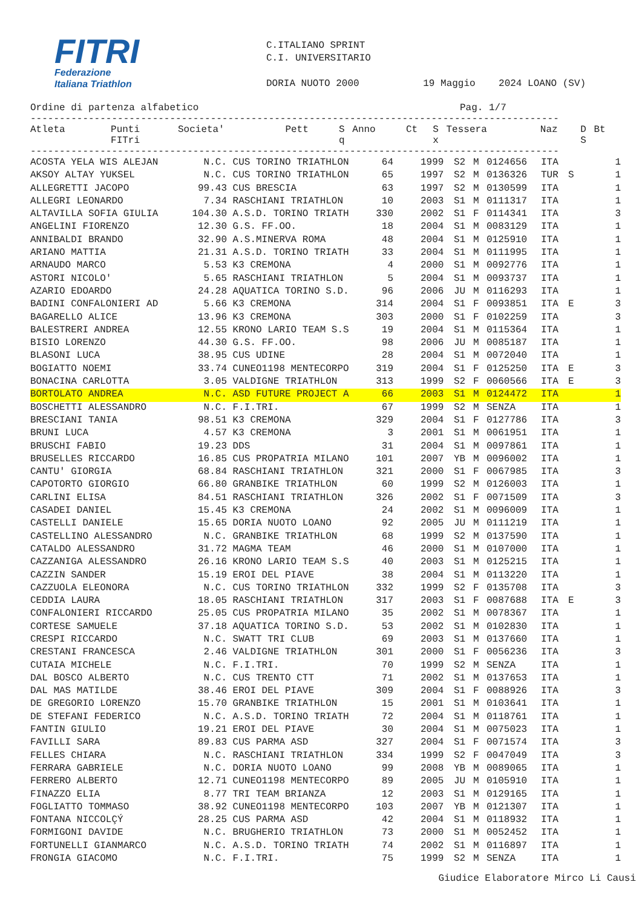FITRI
Federazione
Italiana Triathlon
C.ITALIANO SPRINT
C.I. UNIVERSITARIO
DORIA NUOTO 2000 19 Maggio 2024 LOANO (SV)
Ordine di partenza alfabetico Pag. 1/7
-------------------------------------------------------------------------------------------
| Atleta | Punti FITri | Societa' | Pett | S q | Anno | Ct | S x | Tessera | Naz | D S | Bt |
| --- | --- | --- | --- | --- | --- | --- | --- | --- | --- | --- | --- |
-------------------------------------------------------------------------------------------
| ACOSTA YELA WIS ALEJAN | N.C. | CUS TORINO TRIATHLON | 64 | | 1999 | S2 | M | 0124656 | ITA | | 1 |
| AKSOY ALTAY YUKSEL | N.C. | CUS TORINO TRIATHLON | 65 | | 1997 | S2 | M | 0136326 | TUR | S | 1 |
| ALLEGRETTI JACOPO | 99.43 | CUS BRESCIA | 63 | | 1997 | S2 | M | 0130599 | ITA | | 1 |
| ALLEGRI LEONARDO | 7.34 | RASCHIANI TRIATHLON | 10 | | 2003 | S1 | M | 0111317 | ITA | | 1 |
| ALTAVILLA SOFIA GIULIA | 104.30 | A.S.D. TORINO TRIATH | 330 | | 2002 | S1 | F | 0114341 | ITA | | 3 |
| ANGELINI FIORENZO | 12.30 | G.S. FF.OO. | 18 | | 2004 | S1 | M | 0083129 | ITA | | 1 |
| ANNIBALDI BRANDO | 32.90 | A.S.MINERVA ROMA | 48 | | 2004 | S1 | M | 0125910 | ITA | | 1 |
| ARIANO MATTIA | 21.31 | A.S.D. TORINO TRIATH | 33 | | 2004 | S1 | M | 0111995 | ITA | | 1 |
| ARNAUDO MARCO | 5.53 | K3 CREMONA | 4 | | 2000 | S1 | M | 0092776 | ITA | | 1 |
| ASTORI NICOLO' | 5.65 | RASCHIANI TRIATHLON | 5 | | 2004 | S1 | M | 0093737 | ITA | | 1 |
| AZARIO EDOARDO | 24.28 | AQUATICA TORINO S.D. | 96 | | 2006 | JU | M | 0116293 | ITA | | 1 |
| BADINI CONFALONIERI AD | 5.66 | K3 CREMONA | 314 | | 2004 | S1 | F | 0093851 | ITA | E | 3 |
| BAGARELLO ALICE | 13.96 | K3 CREMONA | 303 | | 2000 | S1 | F | 0102259 | ITA | | 3 |
| BALESTRERI ANDREA | 12.55 | KRONO LARIO TEAM S.S | 19 | | 2004 | S1 | M | 0115364 | ITA | | 1 |
| BISIO LORENZO | 44.30 | G.S. FF.OO. | 98 | | 2006 | JU | M | 0085187 | ITA | | 1 |
| BLASONI LUCA | 38.95 | CUS UDINE | 28 | | 2004 | S1 | M | 0072040 | ITA | | 1 |
| BOGIATTO NOEMI | 33.74 | CUNEO1198 MENTECORPO | 319 | | 2004 | S1 | F | 0125250 | ITA | E | 3 |
| BONACINA CARLOTTA | 3.05 | VALDIGNE TRIATHLON | 313 | | 1999 | S2 | F | 0060566 | ITA | E | 3 |
| BORTOLATO ANDREA | N.C. | ASD FUTURE PROJECT A | 66 | | 2003 | S1 | M | 0124472 | ITA | | 1 |
| BOSCHETTI ALESSANDRO | N.C. | F.I.TRI. | 67 | | 1999 | S2 | M | SENZA | ITA | | 1 |
| BRESCIANI TANIA | 98.51 | K3 CREMONA | 329 | | 2004 | S1 | F | 0127786 | ITA | | 3 |
| BRUNI LUCA | 4.57 | K3 CREMONA | 3 | | 2001 | S1 | M | 0061951 | ITA | | 1 |
| BRUSCHI FABIO | 19.23 | DDS | 31 | | 2004 | S1 | M | 0097861 | ITA | | 1 |
| BRUSELLES RICCARDO | 16.85 | CUS PROPATRIA MILANO | 101 | | 2007 | YB | M | 0096002 | ITA | | 1 |
| CANTU' GIORGIA | 68.84 | RASCHIANI TRIATHLON | 321 | | 2000 | S1 | F | 0067985 | ITA | | 3 |
| CAPOTORTO GIORGIO | 66.80 | GRANBIKE TRIATHLON | 60 | | 1999 | S2 | M | 0126003 | ITA | | 1 |
| CARLINI ELISA | 84.51 | RASCHIANI TRIATHLON | 326 | | 2002 | S1 | F | 0071509 | ITA | | 3 |
| CASADEI DANIEL | 15.45 | K3 CREMONA | 24 | | 2002 | S1 | M | 0096009 | ITA | | 1 |
| CASTELLI DANIELE | 15.65 | DORIA NUOTO LOANO | 92 | | 2005 | JU | M | 0111219 | ITA | | 1 |
| CASTELLINO ALESSANDRO | N.C. | GRANBIKE TRIATHLON | 68 | | 1999 | S2 | M | 0137590 | ITA | | 1 |
| CATALDO ALESSANDRO | 31.72 | MAGMA TEAM | 46 | | 2000 | S1 | M | 0107000 | ITA | | 1 |
| CAZZANIGA ALESSANDRO | 26.16 | KRONO LARIO TEAM S.S | 40 | | 2003 | S1 | M | 0125215 | ITA | | 1 |
| CAZZIN SANDER | 15.19 | EROI DEL PIAVE | 38 | | 2004 | S1 | M | 0113220 | ITA | | 1 |
| CAZZUOLA ELEONORA | N.C. | CUS TORINO TRIATHLON | 332 | | 1999 | S2 | F | 0135708 | ITA | | 3 |
| CEDDIA LAURA | 18.05 | RASCHIANI TRIATHLON | 317 | | 2003 | S1 | F | 0087688 | ITA | E | 3 |
| CONFALONIERI RICCARDO | 25.05 | CUS PROPATRIA MILANO | 35 | | 2002 | S1 | M | 0078367 | ITA | | 1 |
| CORTESE SAMUELE | 37.18 | AQUATICA TORINO S.D. | 53 | | 2002 | S1 | M | 0102830 | ITA | | 1 |
| CRESPI RICCARDO | N.C. | SWATT TRI CLUB | 69 | | 2003 | S1 | M | 0137660 | ITA | | 1 |
| CRESTANI FRANCESCA | 2.46 | VALDIGNE TRIATHLON | 301 | | 2000 | S1 | F | 0056236 | ITA | | 3 |
| CUTAIA MICHELE | N.C. | F.I.TRI. | 70 | | 1999 | S2 | M | SENZA | ITA | | 1 |
| DAL BOSCO ALBERTO | N.C. | CUS TRENTO CTT | 71 | | 2002 | S1 | M | 0137653 | ITA | | 1 |
| DAL MAS MATILDE | 38.46 | EROI DEL PIAVE | 309 | | 2004 | S1 | F | 0088926 | ITA | | 3 |
| DE GREGORIO LORENZO | 15.70 | GRANBIKE TRIATHLON | 15 | | 2001 | S1 | M | 0103641 | ITA | | 1 |
| DE STEFANI FEDERICO | N.C. | A.S.D. TORINO TRIATH | 72 | | 2004 | S1 | M | 0118761 | ITA | | 1 |
| FANTIN GIULIO | 19.21 | EROI DEL PIAVE | 30 | | 2004 | S1 | M | 0075023 | ITA | | 1 |
| FAVILLI SARA | 89.83 | CUS PARMA ASD | 327 | | 2004 | S1 | F | 0071574 | ITA | | 3 |
| FELLES CHIARA | N.C. | RASCHIANI TRIATHLON | 334 | | 1999 | S2 | F | 0047049 | ITA | | 3 |
| FERRARA GABRIELE | N.C. | DORIA NUOTO LOANO | 99 | | 2008 | YB | M | 0089065 | ITA | | 1 |
| FERRERO ALBERTO | 12.71 | CUNEO1198 MENTECORPO | 89 | | 2005 | JU | M | 0105910 | ITA | | 1 |
| FINAZZO ELIA | 8.77 | TRI TEAM BRIANZA | 12 | | 2003 | S1 | M | 0129165 | ITA | | 1 |
| FOGLIATTO TOMMASO | 38.92 | CUNEO1198 MENTECORPO | 103 | | 2007 | YB | M | 0121307 | ITA | | 1 |
| FONTANA NICCOLÇÝ | 28.25 | CUS PARMA ASD | 42 | | 2004 | S1 | M | 0118932 | ITA | | 1 |
| FORMIGONI DAVIDE | N.C. | BRUGHERIO TRIATHLON | 73 | | 2000 | S1 | M | 0052452 | ITA | | 1 |
| FORTUNELLI GIANMARCO | N.C. | A.S.D. TORINO TRIATH | 74 | | 2002 | S1 | M | 0116897 | ITA | | 1 |
| FRONGIA GIACOMO | N.C. | F.I.TRI. | 75 | | 1999 | S2 | M | SENZA | ITA | | 1 |
Giudice Elaboratore Mirco Li Causi